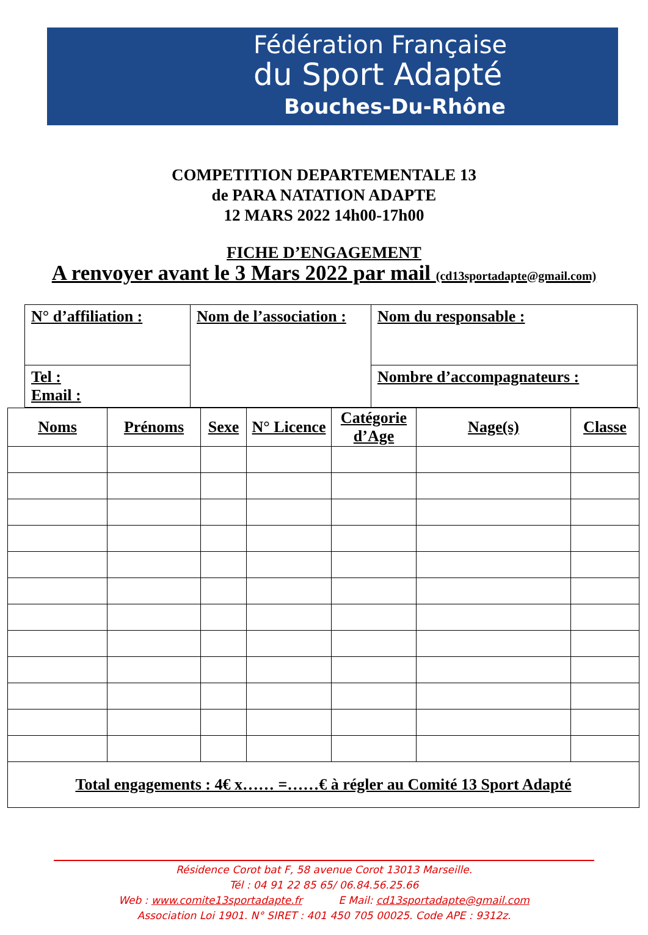Fédération Française
du Sport Adapté
Bouches-Du-Rhône
COMPETITION DEPARTEMENTALE 13
de PARA NATATION ADAPTE
12 MARS 2022 14h00-17h00
FICHE D’ENGAGEMENT
A renvoyer avant le 3 Mars 2022 par mail (cd13sportadapte@gmail.com)
| N° d’affiliation : | Nom de l’association : | Nom du responsable : |
| Tel : Email : | | Nombre d’accompagnateurs : |
| Noms | Prénoms | Sexe | N° Licence | Catégorie d’Age | Nage(s) | Classe |
| --- | --- | --- | --- | --- | --- | --- |
| Total engagements : 4€ x…… =……€ à régler au Comité 13 Sport Adapté | | | | | | |
Résidence Corot bat F, 58 avenue Corot 13013 Marseille.
Tél : 04 91 22 85 65/ 06.84.56.25.66
Web : www.comite13sportadapte.fr E Mail: cd13sportadapte@gmail.com
Association Loi 1901. N° SIRET : 401 450 705 00025. Code APE : 9312z.